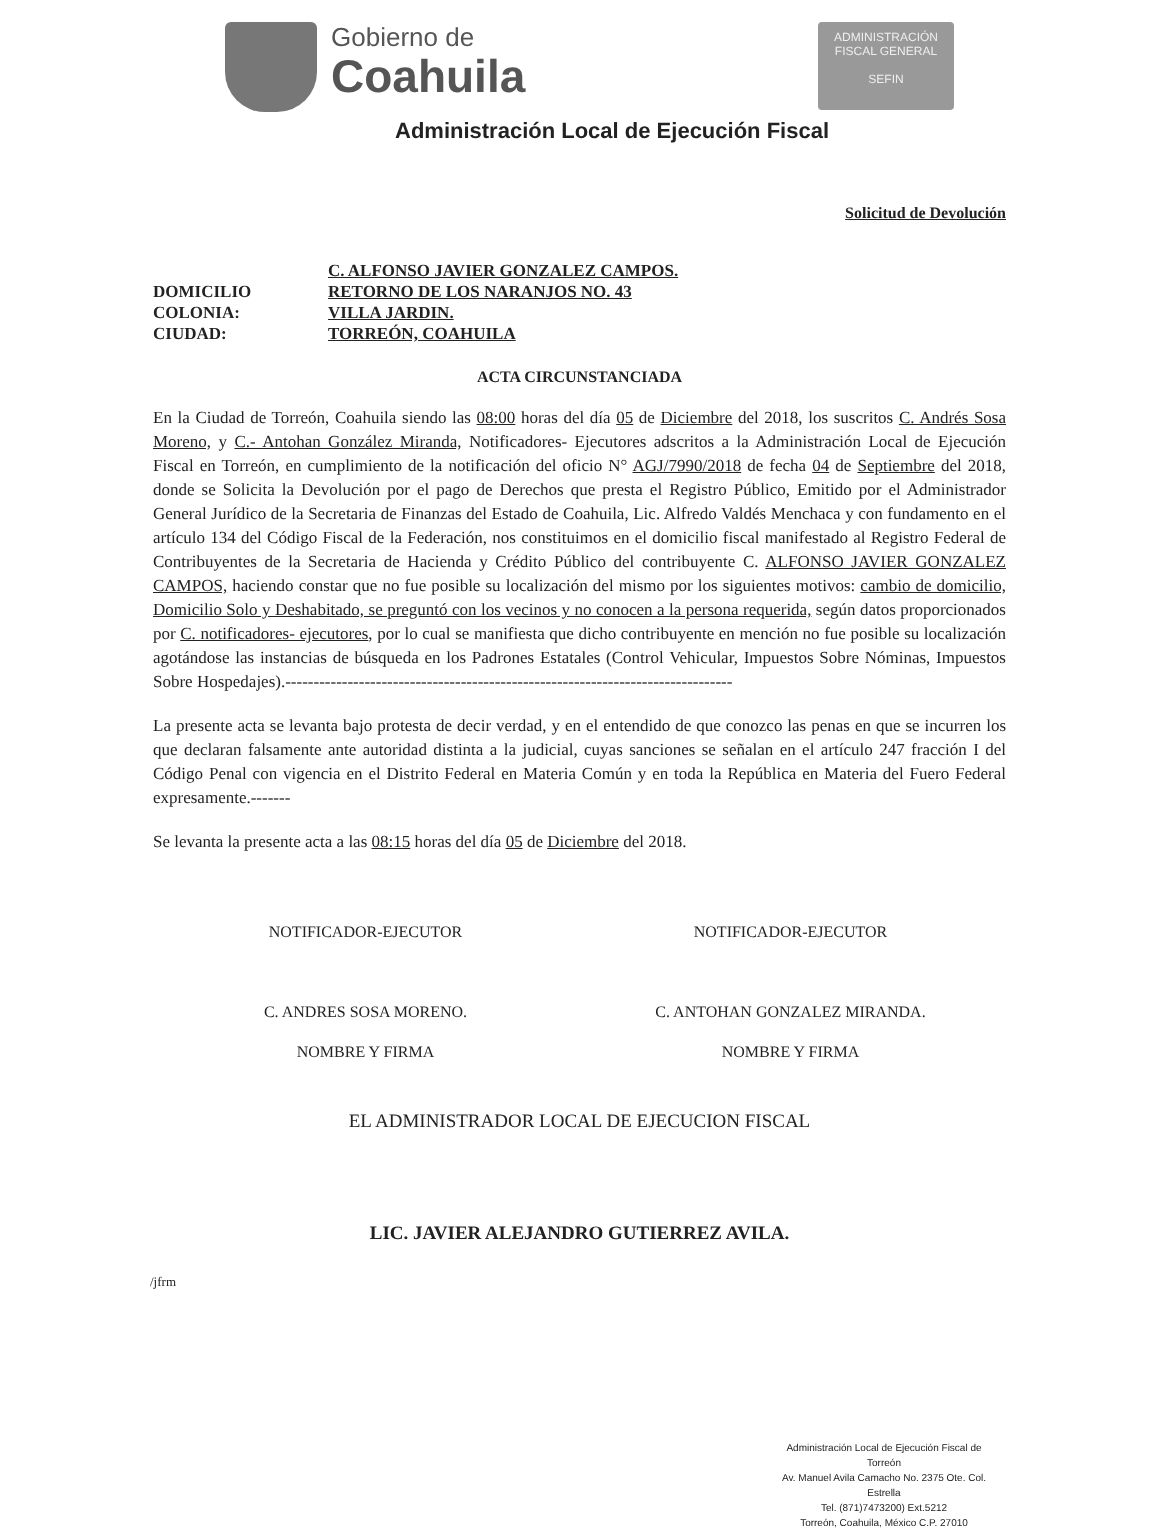Gobierno de
Coahuila
ADMINISTRACIÓN
FISCAL GENERAL
SEFIN
Administración Local de Ejecución Fiscal
Solicitud de Devolución
C. ALFONSO JAVIER GONZALEZ CAMPOS.
DOMICILIO RETORNO DE LOS NARANJOS NO. 43
COLONIA: VILLA JARDIN.
CIUDAD: TORREÓN, COAHUILA
ACTA CIRCUNSTANCIADA
En la Ciudad de Torreón, Coahuila siendo las 08:00 horas del día 05 de Diciembre del 2018, los suscritos C. Andrés Sosa Moreno, y C.- Antohan González Miranda, Notificadores- Ejecutores adscritos a la Administración Local de Ejecución Fiscal en Torreón, en cumplimiento de la notificación del oficio N° AGJ/7990/2018 de fecha 04 de Septiembre del 2018, donde se Solicita la Devolución por el pago de Derechos que presta el Registro Público, Emitido por el Administrador General Jurídico de la Secretaria de Finanzas del Estado de Coahuila, Lic. Alfredo Valdés Menchaca y con fundamento en el artículo 134 del Código Fiscal de la Federación, nos constituimos en el domicilio fiscal manifestado al Registro Federal de Contribuyentes de la Secretaria de Hacienda y Crédito Público del contribuyente C. ALFONSO JAVIER GONZALEZ CAMPOS, haciendo constar que no fue posible su localización del mismo por los siguientes motivos: cambio de domicilio, Domicilio Solo y Deshabitado, se preguntó con los vecinos y no conocen a la persona requerida, según datos proporcionados por C. notificadores- ejecutores, por lo cual se manifiesta que dicho contribuyente en mención no fue posible su localización agotándose las instancias de búsqueda en los Padrones Estatales (Control Vehicular, Impuestos Sobre Nóminas, Impuestos Sobre Hospedajes).-------------------------------------------------------------------------------
La presente acta se levanta bajo protesta de decir verdad, y en el entendido de que conozco las penas en que se incurren los que declaran falsamente ante autoridad distinta a la judicial, cuyas sanciones se señalan en el artículo 247 fracción I del Código Penal con vigencia en el Distrito Federal en Materia Común y en toda la República en Materia del Fuero Federal expresamente.-------
Se levanta la presente acta a las 08:15 horas del día 05 de Diciembre del 2018.
NOTIFICADOR-EJECUTOR
C. ANDRES SOSA MORENO.
NOMBRE Y FIRMA
NOTIFICADOR-EJECUTOR
C. ANTOHAN GONZALEZ MIRANDA.
NOMBRE Y FIRMA
EL ADMINISTRADOR LOCAL DE EJECUCION FISCAL
LIC. JAVIER ALEJANDRO GUTIERREZ AVILA.
/jfrm
Administración Local de Ejecución Fiscal de Torreón
Av. Manuel Avila Camacho No. 2375 Ote. Col. Estrella
Tel. (871)7473200) Ext.5212
Torreón, Coahuila, México C.P. 27010